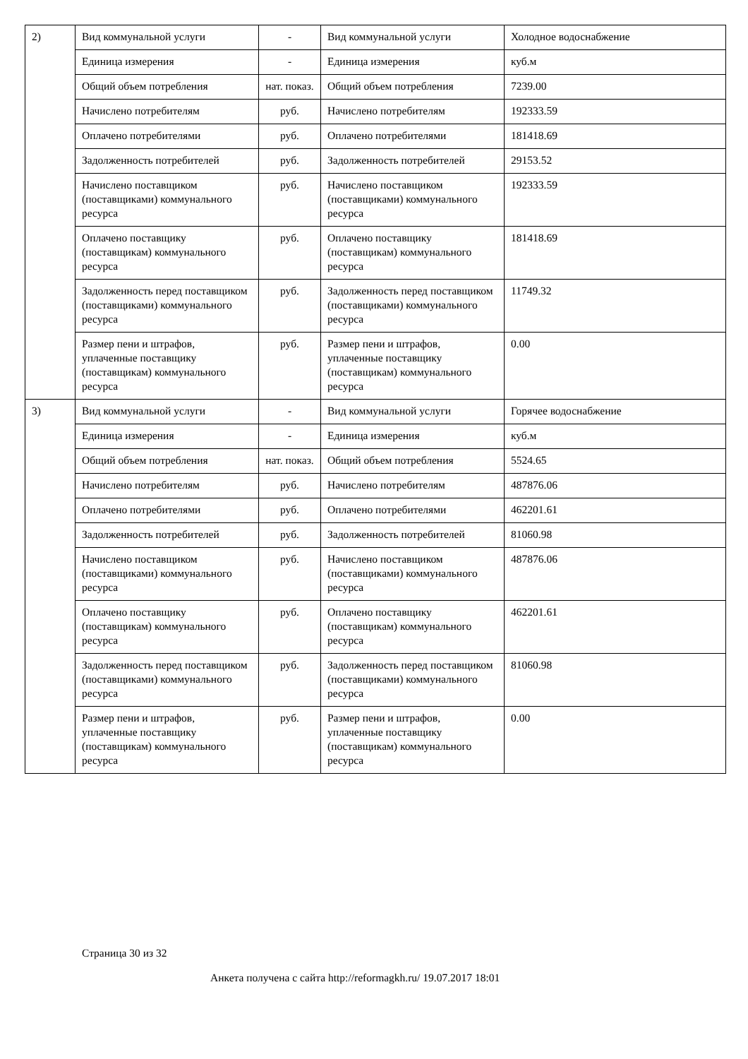| 2) | Вид коммунальной услуги | - | Вид коммунальной услуги | Холодное водоснабжение |
| | Единица измерения | - | Единица измерения | куб.м |
| | Общий объем потребления | нат. показ. | Общий объем потребления | 7239.00 |
| | Начислено потребителям | руб. | Начислено потребителям | 192333.59 |
| | Оплачено потребителями | руб. | Оплачено потребителями | 181418.69 |
| | Задолженность потребителей | руб. | Задолженность потребителей | 29153.52 |
| | Начислено поставщиком (поставщиками) коммунального ресурса | руб. | Начислено поставщиком (поставщиками) коммунального ресурса | 192333.59 |
| | Оплачено поставщику (поставщикам) коммунального ресурса | руб. | Оплачено поставщику (поставщикам) коммунального ресурса | 181418.69 |
| | Задолженность перед поставщиком (поставщиками) коммунального ресурса | руб. | Задолженность перед поставщиком (поставщиками) коммунального ресурса | 11749.32 |
| | Размер пени и штрафов, уплаченные поставщику (поставщикам) коммунального ресурса | руб. | Размер пени и штрафов, уплаченные поставщику (поставщикам) коммунального ресурса | 0.00 |
| 3) | Вид коммунальной услуги | - | Вид коммунальной услуги | Горячее водоснабжение |
| | Единица измерения | - | Единица измерения | куб.м |
| | Общий объем потребления | нат. показ. | Общий объем потребления | 5524.65 |
| | Начислено потребителям | руб. | Начислено потребителям | 487876.06 |
| | Оплачено потребителями | руб. | Оплачено потребителями | 462201.61 |
| | Задолженность потребителей | руб. | Задолженность потребителей | 81060.98 |
| | Начислено поставщиком (поставщиками) коммунального ресурса | руб. | Начислено поставщиком (поставщиками) коммунального ресурса | 487876.06 |
| | Оплачено поставщику (поставщикам) коммунального ресурса | руб. | Оплачено поставщику (поставщикам) коммунального ресурса | 462201.61 |
| | Задолженность перед поставщиком (поставщиками) коммунального ресурса | руб. | Задолженность перед поставщиком (поставщиками) коммунального ресурса | 81060.98 |
| | Размер пени и штрафов, уплаченные поставщику (поставщикам) коммунального ресурса | руб. | Размер пени и штрафов, уплаченные поставщику (поставщикам) коммунального ресурса | 0.00 |
Страница 30 из 32
Анкета получена с сайта http://reformagkh.ru/ 19.07.2017 18:01